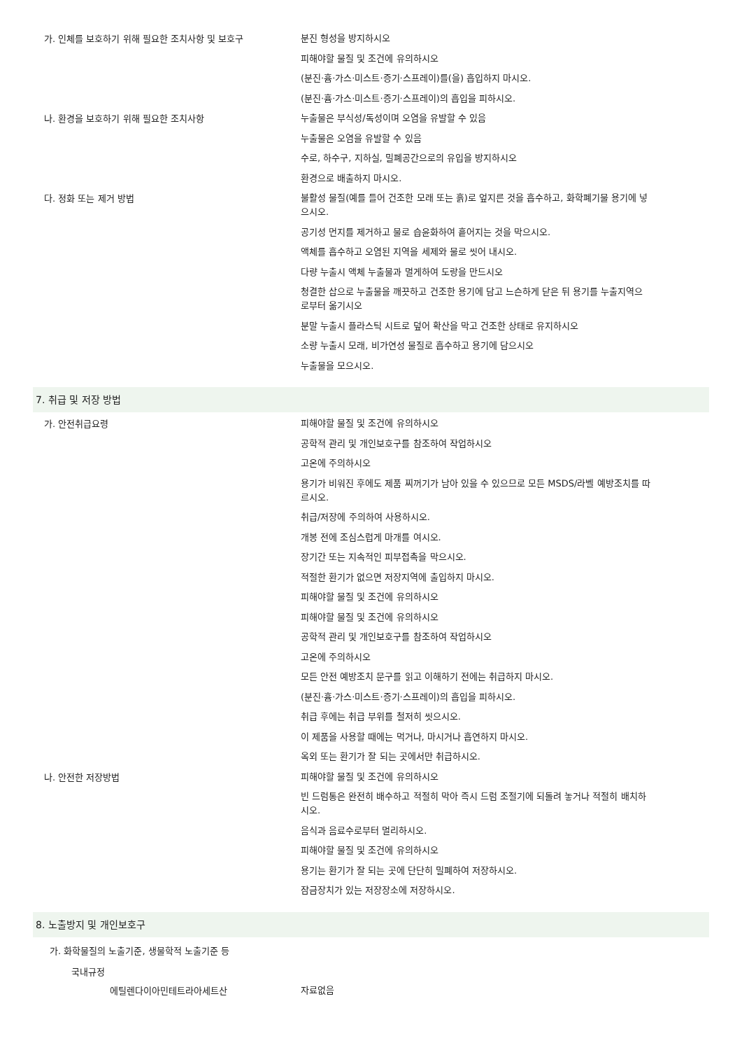가. 인체를 보호하기 위해 필요한 조치사항 및 보호구
분진 형성을 방지하시오
피해야할 물질 및 조건에 유의하시오
(분진·흄·가스·미스트·증기·스프레이)를(을) 흡입하지 마시오.
(분진·흄·가스·미스트·증기·스프레이)의 흡입을 피하시오.
나. 환경을 보호하기 위해 필요한 조치사항
누출물은 부식성/독성이며 오염을 유발할 수 있음
누출물은 오염을 유발할 수 있음
수로, 하수구, 지하실, 밀폐공간으로의 유입을 방지하시오
환경으로 배출하지 마시오.
다. 정화 또는 제거 방법
불활성 물질(예를 들어 건조한 모래 또는 흙)로 엎지른 것을 흡수하고, 화학폐기물 용기에 넣으시오.
공기성 먼지를 제거하고 물로 습윤화하여 흩어지는 것을 막으시오.
액체를 흡수하고 오염된 지역을 세제와 물로 씻어 내시오.
다량 누출시 액체 누출물과 멀게하여 도랑을 만드시오
청결한 삽으로 누출물을 깨끗하고 건조한 용기에 담고 느슨하게 닫은 뒤 용기를 누출지역으로부터 옮기시오
분말 누출시 플라스틱 시트로 덮어 확산을 막고 건조한 상태로 유지하시오
소량 누출시 모래, 비가연성 물질로 흡수하고 용기에 담으시오
누출물을 모으시오.
7. 취급 및 저장 방법
가. 안전취급요령
피해야할 물질 및 조건에 유의하시오
공학적 관리 및 개인보호구를 참조하여 작업하시오
고온에 주의하시오
용기가 비워진 후에도 제품 찌꺼기가 남아 있을 수 있으므로 모든 MSDS/라벨 예방조치를 따르시오.
취급/저장에 주의하여 사용하시오.
개봉 전에 조심스럽게 마개를 여시오.
장기간 또는 지속적인 피부접촉을 막으시오.
적절한 환기가 없으면 저장지역에 출입하지 마시오.
피해야할 물질 및 조건에 유의하시오
피해야할 물질 및 조건에 유의하시오
공학적 관리 및 개인보호구를 참조하여 작업하시오
고온에 주의하시오
모든 안전 예방조치 문구를 읽고 이해하기 전에는 취급하지 마시오.
(분진·흄·가스·미스트·증기·스프레이)의 흡입을 피하시오.
취급 후에는 취급 부위를 철저히 씻으시오.
이 제품을 사용할 때에는 먹거나, 마시거나 흡연하지 마시오.
옥외 또는 환기가 잘 되는 곳에서만 취급하시오.
나. 안전한 저장방법
피해야할 물질 및 조건에 유의하시오
빈 드럼통은 완전히 배수하고 적절히 막아 즉시 드럼 조절기에 되돌려 놓거나 적절히 배치하시오.
음식과 음료수로부터 멀리하시오.
피해야할 물질 및 조건에 유의하시오
용기는 환기가 잘 되는 곳에 단단히 밀폐하여 저장하시오.
잠금장치가 있는 저장장소에 저장하시오.
8. 노출방지 및 개인보호구
가. 화학물질의 노출기준, 생물학적 노출기준 등
국내규정
에틸렌다이아민테트라아세트산
자료없음